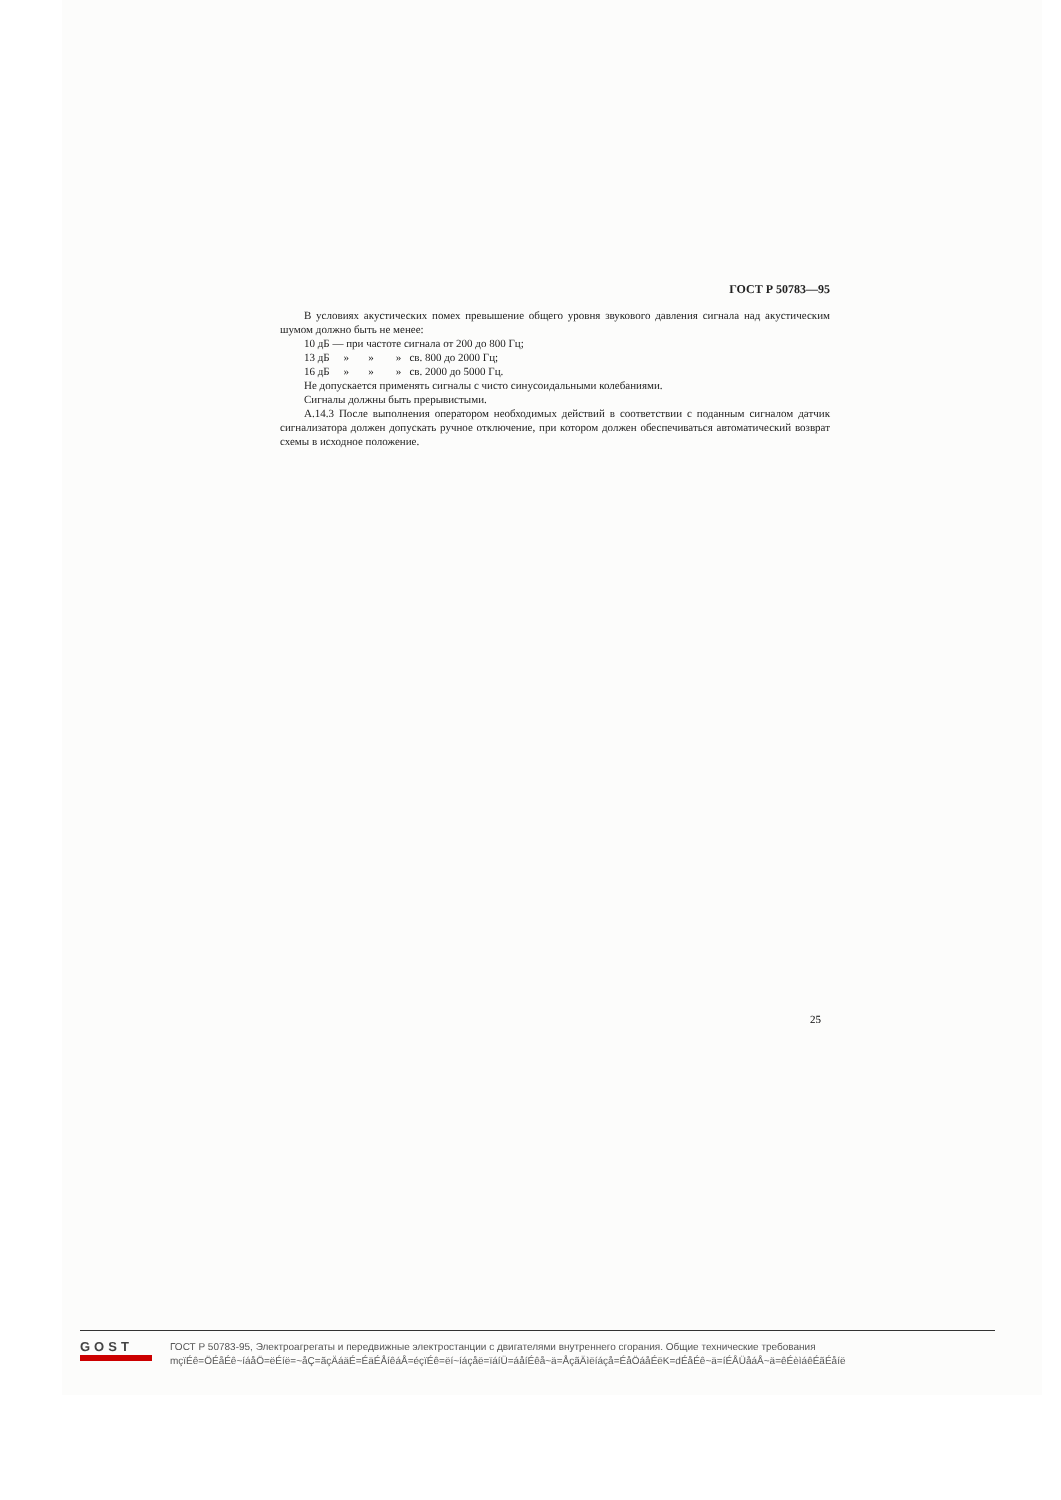ГОСТ Р 50783—95
В условиях акустических помех превышение общего уровня звукового давления сигнала над акустическим шумом должно быть не менее:
10 дБ — при частоте сигнала от 200 до 800 Гц;
13 дБ » » » св. 800 до 2000 Гц;
16 дБ » » » св. 2000 до 5000 Гц.
Не допускается применять сигналы с чисто синусоидальными колебаниями.
Сигналы должны быть прерывистыми.
А.14.3 После выполнения оператором необходимых действий в соответствии с поданным сигналом датчик сигнализатора должен допускать ручное отключение, при котором должен обеспечиваться автоматический возврат схемы в исходное положение.
25
GOST
ГОСТ Р 50783-95, Электроагрегаты и передвижные электростанции с двигателями внутреннего сгорания. Общие технические требования
mçïÉê=ÖÉåÉê~íáåÖ=ëÉíë=~åÇ=ãçÄáäÉ=ÉäÉÅíêáÅ=éçïÉê=ëí~íáçåë=ïáíÜ=áåíÉêå~ä=ÅçãÄìëíáçå=ÉåÖáåÉëK=dÉåÉê~ä=íÉÅÜåáÅ~ä=êÉèìáêÉãÉåíë